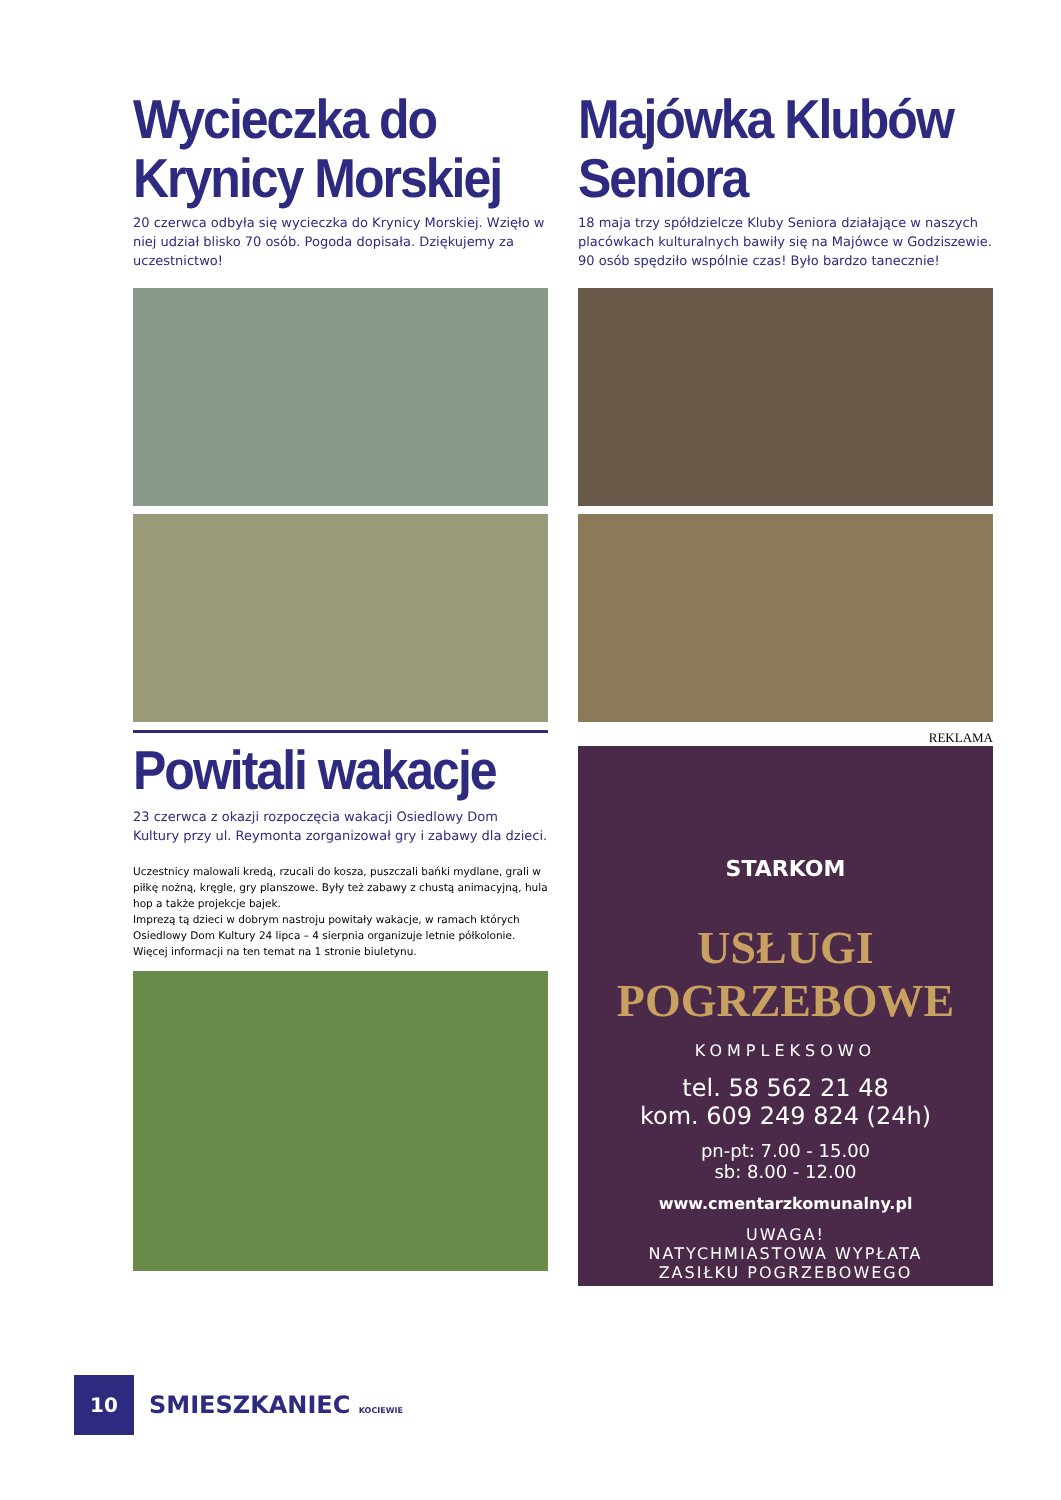Wycieczka do Krynicy Morskiej
20 czerwca odbyła się wycieczka do Krynicy Morskiej. Wzięło w niej udział blisko 70 osób. Pogoda dopisała. Dziękujemy za uczestnictwo!
Powitali wakacje
23 czerwca z okazji rozpoczęcia wakacji Osiedlowy Dom Kultury przy ul. Reymonta zorganizował gry i zabawy dla dzieci.
Uczestnicy malowali kredą, rzucali do kosza, puszczali bańki mydlane, grali w piłkę nożną, kręgle, gry planszowe. Były też zabawy z chustą animacyjną, hula hop a także projekcje bajek.
Imprezą tą dzieci w dobrym nastroju powitały wakacje, w ramach których Osiedlowy Dom Kultury 24 lipca – 4 sierpnia organizuje letnie półkolonie. Więcej informacji na ten temat na 1 stronie biuletynu.
Majówka Klubów Seniora
18 maja trzy spółdzielcze Kluby Seniora działające w naszych placówkach kulturalnych bawiły się na Majówce w Godziszewie. 90 osób spędziło wspólnie czas! Było bardzo tanecznie!
REKLAMA
STARKOM
USŁUGI
POGRZEBOWE
KOMPLEKSOWO
tel. 58 562 21 48
kom. 609 249 824 (24h)
pn-pt: 7.00 - 15.00
sb: 8.00 - 12.00
www.cmentarzkomunalny.pl
UWAGA!
NATYCHMIASTOWA WYPŁATA
ZASIŁKU POGRZEBOWEGO
10
SMIESZKANIEC KOCIEWIE